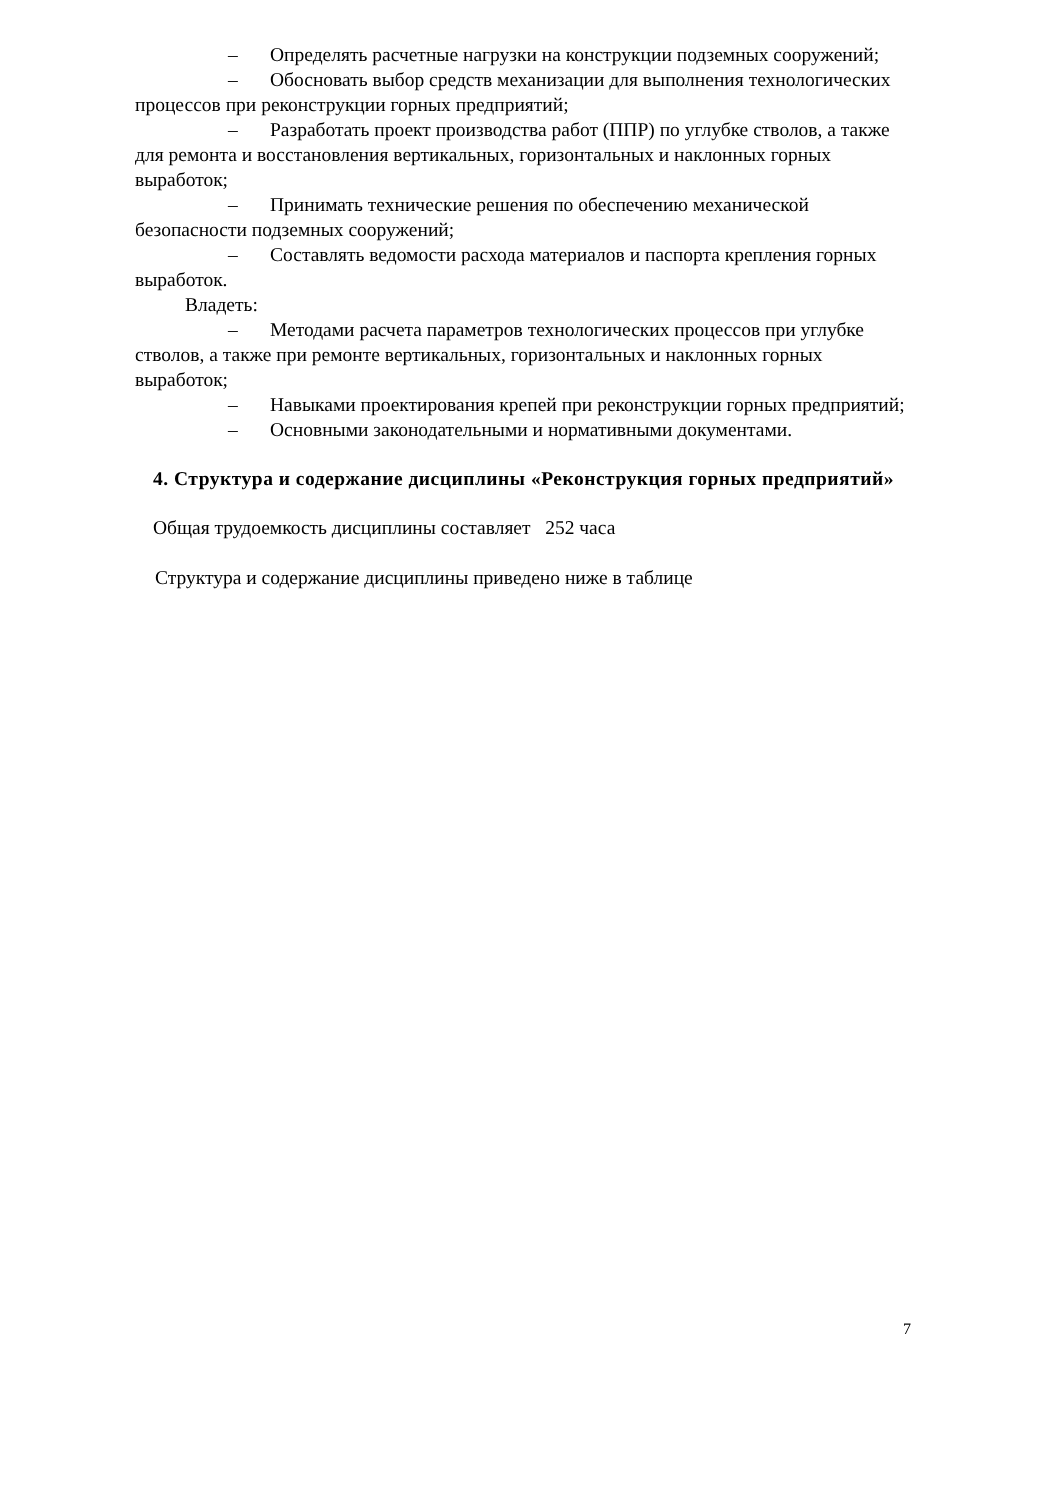– Определять расчетные нагрузки на конструкции подземных сооружений;
– Обосновать выбор средств механизации для выполнения технологических процессов при реконструкции горных предприятий;
– Разработать проект производства работ (ППР) по углубке стволов, а также для ремонта и восстановления вертикальных, горизонтальных и наклонных горных выработок;
– Принимать технические решения по обеспечению механической безопасности подземных сооружений;
– Составлять ведомости расхода материалов и паспорта крепления горных выработок.
Владеть:
– Методами расчета параметров технологических процессов при углубке стволов, а также при ремонте вертикальных, горизонтальных и наклонных горных выработок;
– Навыками проектирования крепей при реконструкции горных предприятий;
– Основными законодательными и нормативными документами.
4. Структура и содержание дисциплины «Реконструкция горных предприятий»
Общая трудоемкость дисциплины составляет 252 часа
Структура и содержание дисциплины приведено ниже в таблице
7